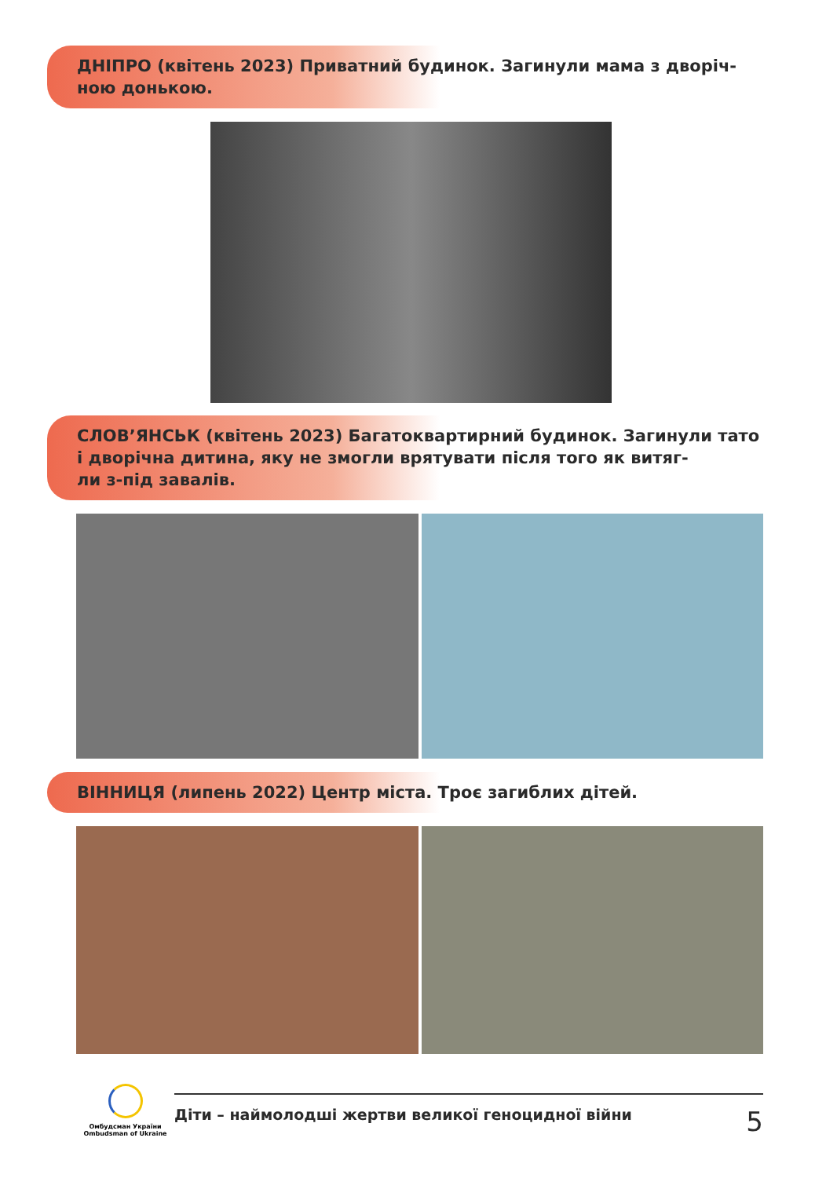ДНІПРО (квітень 2023) Приватний будинок. Загинули мама з дворіч-
ною донькою.
СЛОВ’ЯНСЬК (квітень 2023) Багатоквартирний будинок. Загинули тато і дворічна дитина, яку не змогли врятувати після того як витяг-
ли з-під завалів.
ВІННИЦЯ (липень 2022) Центр міста. Троє загиблих дітей.
Омбудсман України
Ombudsman of Ukraine
Діти – наймолодші жертви великої геноцидної війни 5